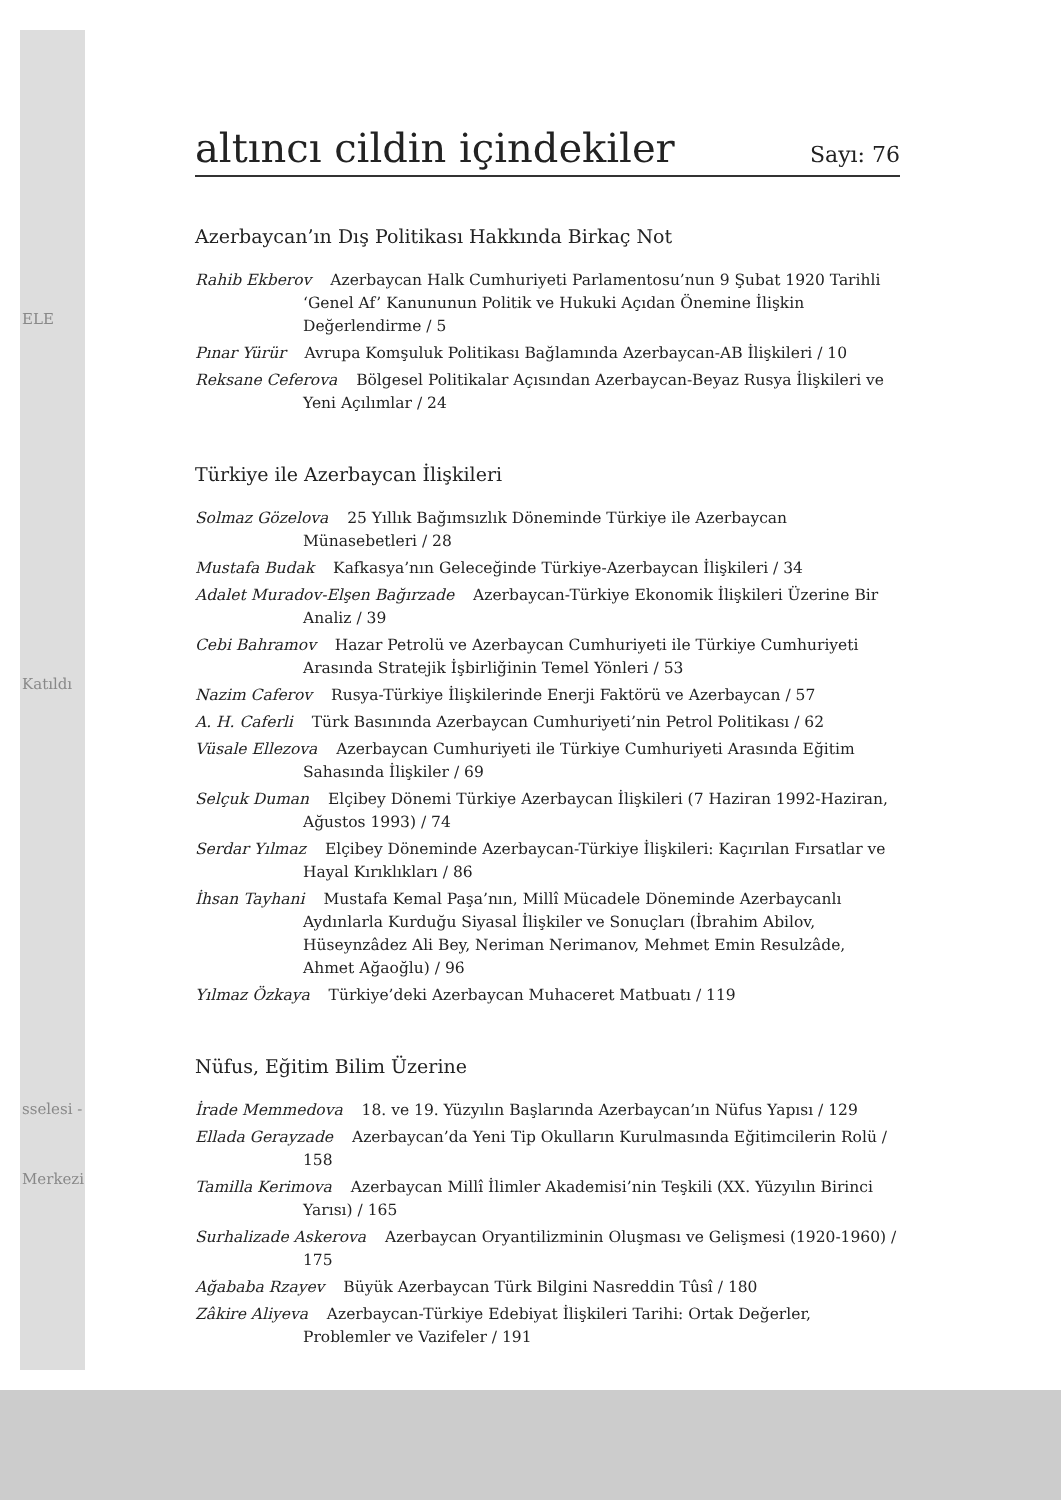ELE
Katıldı
sselesi -
Merkezi
altıncı cildin içindekiler Sayı: 76
Azerbaycan’ın Dış Politikası Hakkında Birkaç Not
Rahib Ekberov Azerbaycan Halk Cumhuriyeti Parlamentosu’nun 9 Şubat 1920 Tarihli ‘Genel Af’ Kanununun Politik ve Hukuki Açıdan Önemine İlişkin Değerlendirme / 5
Pınar Yürür Avrupa Komşuluk Politikası Bağlamında Azerbaycan-AB İlişkileri / 10
Reksane Ceferova Bölgesel Politikalar Açısından Azerbaycan-Beyaz Rusya İlişkileri ve Yeni Açılımlar / 24
Türkiye ile Azerbaycan İlişkileri
Solmaz Gözelova 25 Yıllık Bağımsızlık Döneminde Türkiye ile Azerbaycan Münasebetleri / 28
Mustafa Budak Kafkasya’nın Geleceğinde Türkiye-Azerbaycan İlişkileri / 34
Adalet Muradov-Elşen Bağırzade Azerbaycan-Türkiye Ekonomik İlişkileri Üzerine Bir Analiz / 39
Cebi Bahramov Hazar Petrolü ve Azerbaycan Cumhuriyeti ile Türkiye Cumhuriyeti Arasında Stratejik İşbirliğinin Temel Yönleri / 53
Nazim Caferov Rusya-Türkiye İlişkilerinde Enerji Faktörü ve Azerbaycan / 57
A. H. Caferli Türk Basınında Azerbaycan Cumhuriyeti’nin Petrol Politikası / 62
Vüsale Ellezova Azerbaycan Cumhuriyeti ile Türkiye Cumhuriyeti Arasında Eğitim Sahasında İlişkiler / 69
Selçuk Duman Elçibey Dönemi Türkiye Azerbaycan İlişkileri (7 Haziran 1992-Haziran, Ağustos 1993) / 74
Serdar Yılmaz Elçibey Döneminde Azerbaycan-Türkiye İlişkileri: Kaçırılan Fırsatlar ve Hayal Kırıklıkları / 86
İhsan Tayhani Mustafa Kemal Paşa’nın, Millî Mücadele Döneminde Azerbaycanlı Aydınlarla Kurduğu Siyasal İlişkiler ve Sonuçları (İbrahim Abilov, Hüseynzâdez Ali Bey, Neriman Nerimanov, Mehmet Emin Resulzâde, Ahmet Ağaoğlu) / 96
Yılmaz Özkaya Türkiye’deki Azerbaycan Muhaceret Matbuatı / 119
Nüfus, Eğitim Bilim Üzerine
İrade Memmedova 18. ve 19. Yüzyılın Başlarında Azerbaycan’ın Nüfus Yapısı / 129
Ellada Gerayzade Azerbaycan’da Yeni Tip Okulların Kurulmasında Eğitimcilerin Rolü / 158
Tamilla Kerimova Azerbaycan Millî İlimler Akademisi’nin Teşkili (XX. Yüzyılın Birinci Yarısı) / 165
Surhalizade Askerova Azerbaycan Oryantilizminin Oluşması ve Gelişmesi (1920-1960) / 175
Ağababa Rzayev Büyük Azerbaycan Türk Bilgini Nasreddin Tûsî / 180
Zâkire Aliyeva Azerbaycan-Türkiye Edebiyat İlişkileri Tarihi: Ortak Değerler, Problemler ve Vazifeler / 191